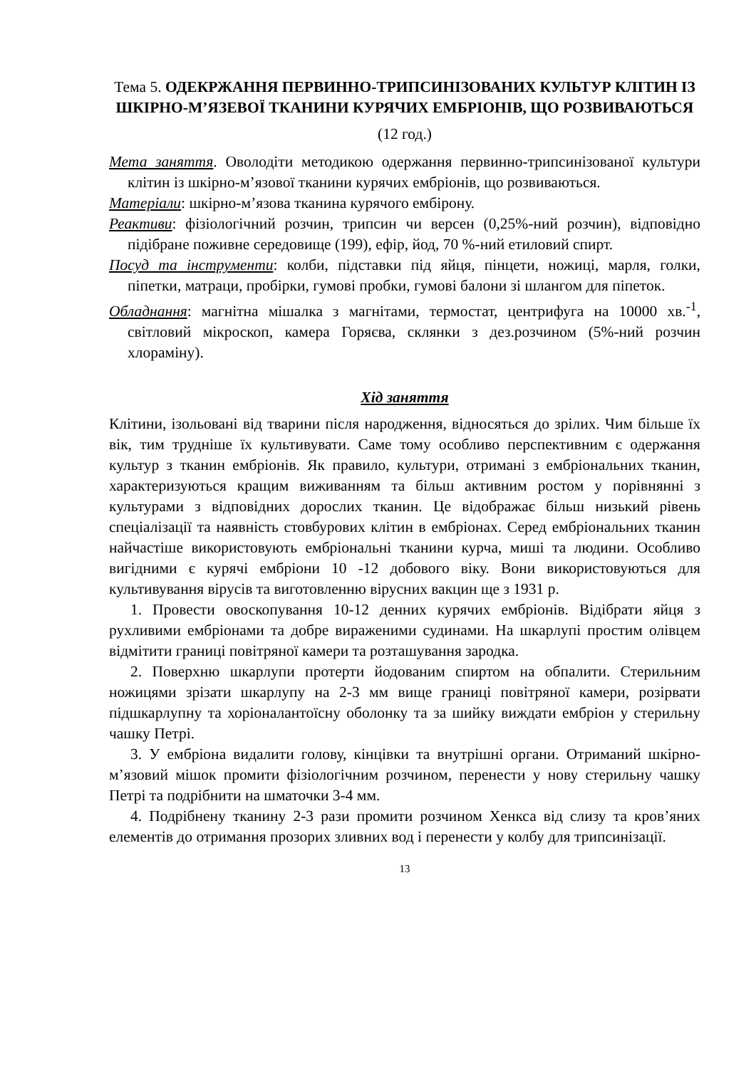Тема 5. ОДЕКРЖАННЯ ПЕРВИННО-ТРИПСИНІЗОВАНИХ КУЛЬТУР КЛІТИН ІЗ ШКІРНО-М’ЯЗЕВОЇ ТКАНИНИ КУРЯЧИХ ЕМБРІОНІВ, ЩО РОЗВИВАЮТЬСЯ
(12 год.)
Мета заняття. Оволодіти методикою одержання первинно-трипсинізованої культури клітин із шкірно-м’язової тканини курячих ембріонів, що розвиваються.
Матеріали: шкірно-м’язова тканина курячого ембірону.
Реактиви: фізіологічний розчин, трипсин чи версен (0,25%-ний розчин), відповідно підібране поживне середовище (199), ефір, йод, 70 %-ний етиловий спирт.
Посуд та інструменти: колби, підставки під яйця, пінцети, ножиці, марля, голки, піпетки, матраци, пробірки, гумові пробки, гумові балони зі шлангом для піпеток.
Обладнання: магнітна мішалка з магнітами, термостат, центрифуга на 10000 хв.<sup>-1</sup>, світловий мікроскоп, камера Горяєва, склянки з дез.розчином (5%-ний розчин хлораміну).
Хід заняття
Клітини, ізольовані від тварини після народження, відносяться до зрілих. Чим більше їх вік, тим трудніше їх культивувати. Саме тому особливо перспективним є одержання культур з тканин ембріонів. Як правило, культури, отримані з ембріональних тканин, характеризуються кращим виживанням та більш активним ростом у порівнянні з культурами з відповідних дорослих тканин. Це відображає більш низький рівень спеціалізації та наявність стовбурових клітин в ембріонах. Серед ембріональних тканин найчастіше використовують ембріональні тканини курча, миші та людини. Особливо вигідними є курячі ембріони 10 -12 добового віку. Вони використовуються для культивування вірусів та виготовленню вірусних вакцин ще з 1931 р.
1. Провести овоскопування 10-12 денних курячих ембріонів. Відібрати яйця з рухливими ембріонами та добре вираженими судинами. На шкарлупі простим олівцем відмітити границі повітряної камери та розташування зародка.
2. Поверхню шкарлупи протерти йодованим спиртом на обпалити. Стерильним ножицями зрізати шкарлупу на 2-3 мм вище границі повітряної камери, розірвати підшкарлупну та хоріоналантоїсну оболонку та за шийку виждати ембріон у стерильну чашку Петрі.
3. У ембріона видалити голову, кінцівки та внутрішні органи. Отриманий шкірно-м’язовий мішок промити фізіологічним розчином, перенести у нову стерильну чашку Петрі та подрібнити на шматочки 3-4 мм.
4. Подрібнену тканину 2-3 рази промити розчином Хенкса від слизу та кров’яних елементів до отримання прозорих зливних вод і перенести у колбу для трипсинізації.
13